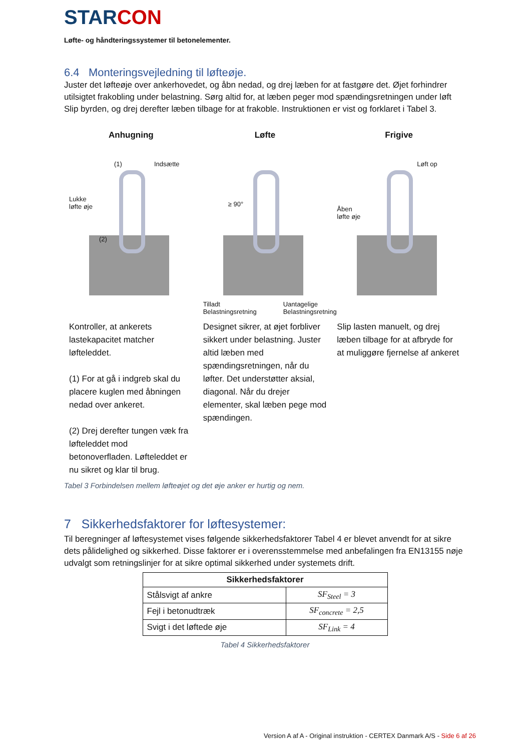STARCON
Løfte- og håndteringssystemer til betonelementer.
6.4 Monteringsvejledning til løfteøje.
Juster det løfteøje over ankerhovedet, og åbn nedad, og drej læben for at fastgøre det. Øjet forhindrer utilsigtet frakobling under belastning. Sørg altid for, at læben peger mod spændingsretningen under løft Slip byrden, og drej derefter læben tilbage for at frakoble. Instruktionen er vist og forklaret i Tabel 3.
Anhugning
(1) Indsætte
Lukke
løfte øje
(2)
Kontroller, at ankerets lastekapacitet matcher løfteleddet.
(1) For at gå i indgreb skal du placere kuglen med åbningen nedad over ankeret.
(2) Drej derefter tungen væk fra løfteleddet mod betonoverfladen. Løfteleddet er nu sikret og klar til brug.
Løfte
≥ 90°
Tilladt
Belastningsretning
Uantagelige
Belastningsretning
Designet sikrer, at øjet forbliver sikkert under belastning. Juster altid læben med spændingsretningen, når du løfter. Det understøtter aksial, diagonal. Når du drejer elementer, skal læben pege mod spændingen.
Frigive
Løft op
Åben
løfte øje
Slip lasten manuelt, og drej læben tilbage for at afbryde for at muliggøre fjernelse af ankeret
Tabel 3 Forbindelsen mellem løfteøjet og det øje anker er hurtig og nem.
7 Sikkerhedsfaktorer for løftesystemer:
Til beregninger af løftesystemet vises følgende sikkerhedsfaktorer Tabel 4 er blevet anvendt for at sikre dets pålidelighed og sikkerhed. Disse faktorer er i overensstemmelse med anbefalingen fra EN13155 nøje udvalgt som retningslinjer for at sikre optimal sikkerhed under systemets drift.
| Sikkerhedsfaktorer | |
| --- | --- |
| Stålsvigt af ankre | SF<sub>Steel</sub> = 3 |
| Fejl i betonudtræk | SF<sub>concrete</sub> = 2,5 |
| Svigt i det løftede øje | SF<sub>Link</sub> = 4 |
Tabel 4 Sikkerhedsfaktorer
Version A af A - Original instruktion - CERTEX Danmark A/S - Side 6 af 26